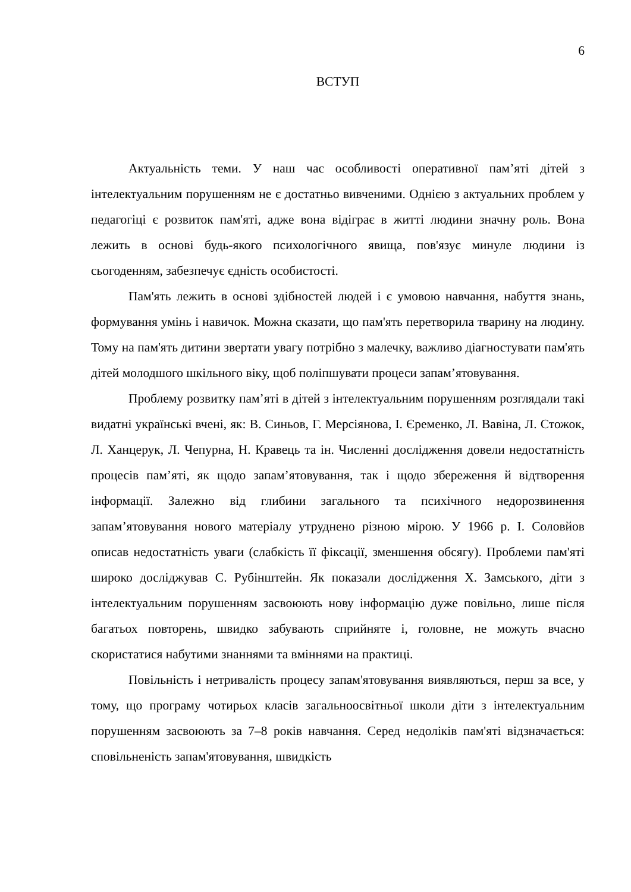6
ВСТУП
Актуальність теми. У наш час особливості оперативної пам’яті дітей з інтелектуальним порушенням не є достатньо вивченими. Однією з актуальних проблем у педагогіці є розвиток пам'яті, адже вона відіграє в житті людини значну роль. Вона лежить в основі будь-якого психологічного явища, пов'язує минуле людини із сьогоденням, забезпечує єдність особистості.
Пам'ять лежить в основі здібностей людей і є умовою навчання, набуття знань, формування умінь і навичок. Можна сказати, що пам'ять перетворила тварину на людину. Тому на пам'ять дитини звертати увагу потрібно з малечку, важливо діагностувати пам'ять дітей молодшого шкільного віку, щоб поліпшувати процеси запам’ятовування.
Проблему розвитку пам’яті в дітей з інтелектуальним порушенням розглядали такі видатні українські вчені, як: В. Синьов, Г. Мерсіянова, І. Єременко, Л. Вавіна, Л. Стожок, Л. Ханцерук, Л. Чепурна, Н. Кравець та ін. Численні дослідження довели недостатність процесів пам’яті, як щодо запам’ятовування, так і щодо збереження й відтворення інформації. Залежно від глибини загального та психічного недорозвинення запам’ятовування нового матеріалу утруднено різною мірою. У 1966 р. І. Соловйов описав недостатність уваги (слабкість її фіксації, зменшення обсягу). Проблеми пам'яті широко досліджував С. Рубінштейн. Як показали дослідження Х. Замського, діти з інтелектуальним порушенням засвоюють нову інформацію дуже повільно, лише після багатьох повторень, швидко забувають сприйняте і, головне, не можуть вчасно скористатися набутими знаннями та вміннями на практиці.
Повільність і нетривалість процесу запам'ятовування виявляються, перш за все, у тому, що програму чотирьох класів загальноосвітньої школи діти з інтелектуальним порушенням засвоюють за 7–8 років навчання. Серед недоліків пам'яті відзначається: сповільненість запам'ятовування, швидкість